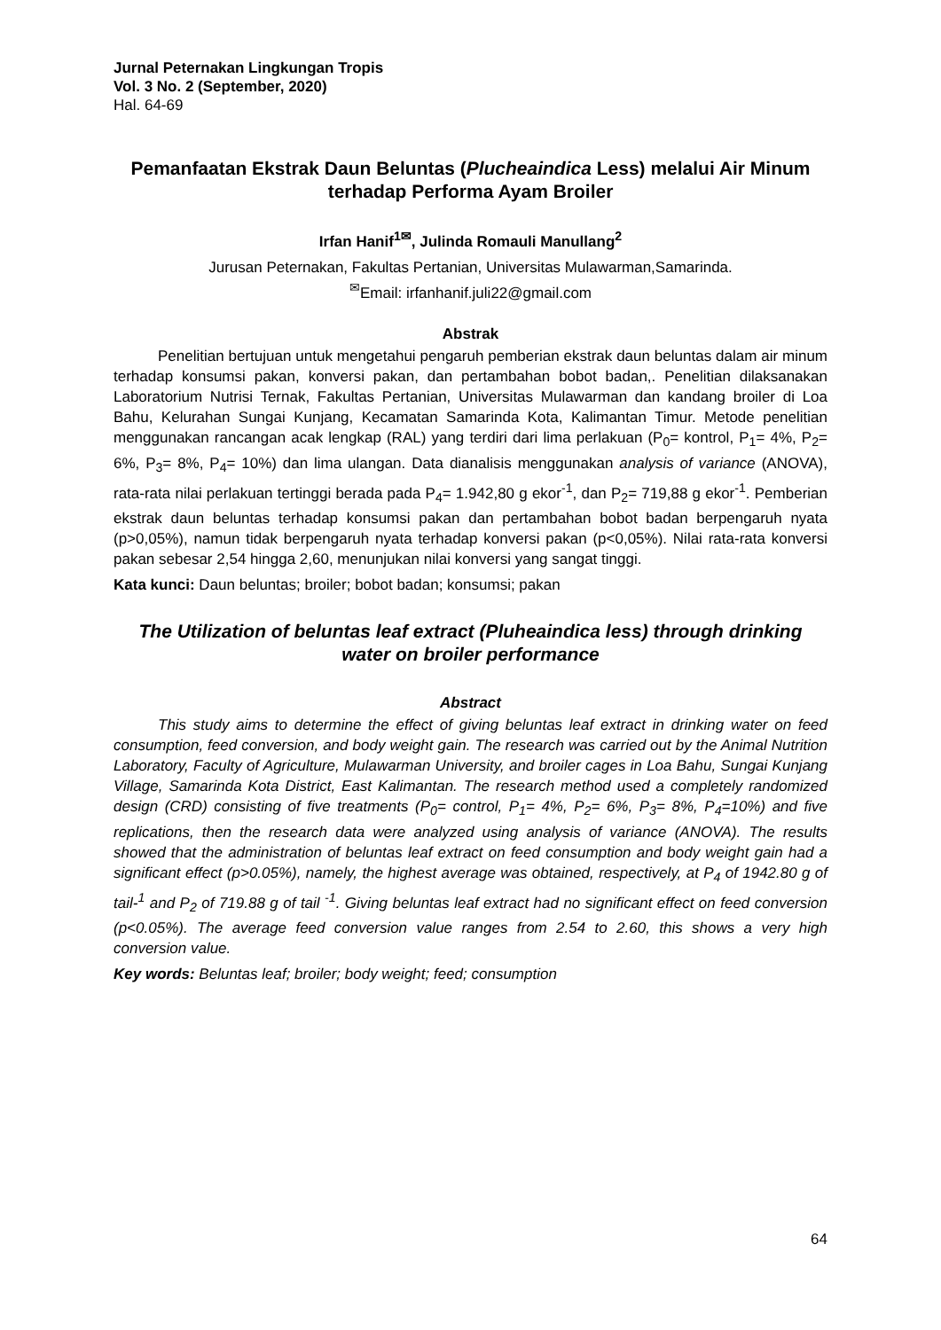Jurnal Peternakan Lingkungan Tropis
Vol. 3 No. 2 (September, 2020)
Hal. 64-69
Pemanfaatan Ekstrak Daun Beluntas (Plucheaindica Less) melalui Air Minum terhadap Performa Ayam Broiler
Irfan Hanif<sup>1✉</sup>, Julinda Romauli Manullang<sup>2</sup>
Jurusan Peternakan, Fakultas Pertanian, Universitas Mulawarman,Samarinda.
<sup>✉</sup>Email: irfanhanif.juli22@gmail.com
Abstrak
Penelitian bertujuan untuk mengetahui pengaruh pemberian ekstrak daun beluntas dalam air minum terhadap konsumsi pakan, konversi pakan, dan pertambahan bobot badan,. Penelitian dilaksanakan Laboratorium Nutrisi Ternak, Fakultas Pertanian, Universitas Mulawarman dan kandang broiler di Loa Bahu, Kelurahan Sungai Kunjang, Kecamatan Samarinda Kota, Kalimantan Timur. Metode penelitian menggunakan rancangan acak lengkap (RAL) yang terdiri dari lima perlakuan (P<sub>0</sub>= kontrol, P<sub>1</sub>= 4%, P<sub>2</sub>= 6%, P<sub>3</sub>= 8%, P<sub>4</sub>= 10%) dan lima ulangan. Data dianalisis menggunakan analysis of variance (ANOVA), rata-rata nilai perlakuan tertinggi berada pada P<sub>4</sub>= 1.942,80 g ekor<sup>-1</sup>, dan P<sub>2</sub>= 719,88 g ekor<sup>-1</sup>. Pemberian ekstrak daun beluntas terhadap konsumsi pakan dan pertambahan bobot badan berpengaruh nyata (p>0,05%), namun tidak berpengaruh nyata terhadap konversi pakan (p<0,05%). Nilai rata-rata konversi pakan sebesar 2,54 hingga 2,60, menunjukan nilai konversi yang sangat tinggi.
Kata kunci: Daun beluntas; broiler; bobot badan; konsumsi; pakan
The Utilization of beluntas leaf extract (Pluheaindica less) through drinking water on broiler performance
Abstract
This study aims to determine the effect of giving beluntas leaf extract in drinking water on feed consumption, feed conversion, and body weight gain. The research was carried out by the Animal Nutrition Laboratory, Faculty of Agriculture, Mulawarman University, and broiler cages in Loa Bahu, Sungai Kunjang Village, Samarinda Kota District, East Kalimantan. The research method used a completely randomized design (CRD) consisting of five treatments (P<sub>0</sub>= control, P<sub>1</sub>= 4%, P<sub>2</sub>= 6%, P<sub>3</sub>= 8%, P<sub>4</sub>=10%) and five replications, then the research data were analyzed using analysis of variance (ANOVA). The results showed that the administration of beluntas leaf extract on feed consumption and body weight gain had a significant effect (p>0.05%), namely, the highest average was obtained, respectively, at P<sub>4</sub> of 1942.80 g of tail-<sup>1</sup> and P<sub>2</sub> of 719.88 g of tail <sup>-1</sup>. Giving beluntas leaf extract had no significant effect on feed conversion (p<0.05%). The average feed conversion value ranges from 2.54 to 2.60, this shows a very high conversion value.
Key words: Beluntas leaf; broiler; body weight; feed; consumption
64